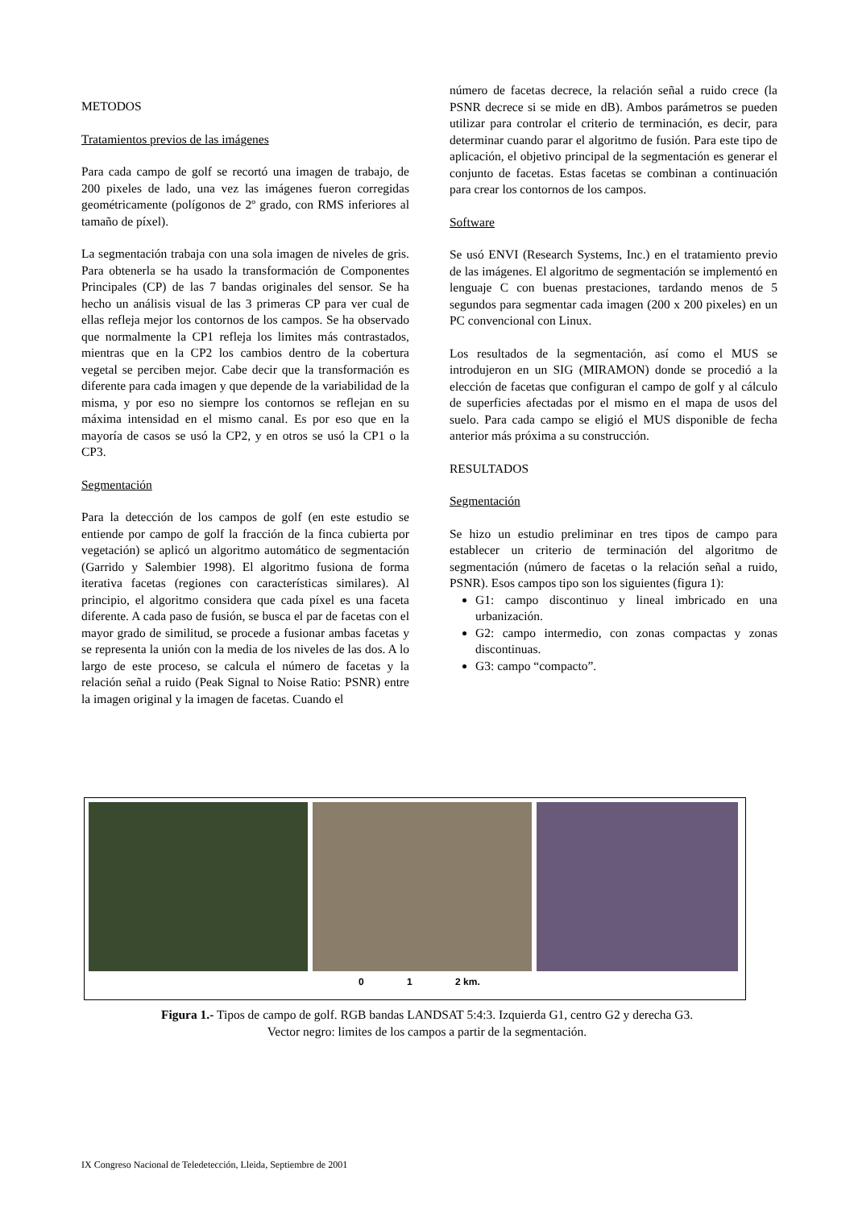METODOS
Tratamientos previos de las imágenes
Para cada campo de golf se recortó una imagen de trabajo, de 200 pixeles de lado, una vez las imágenes fueron corregidas geométricamente (polígonos de 2º grado, con RMS inferiores al tamaño de píxel).
La segmentación trabaja con una sola imagen de niveles de gris. Para obtenerla se ha usado la transformación de Componentes Principales (CP) de las 7 bandas originales del sensor. Se ha hecho un análisis visual de las 3 primeras CP para ver cual de ellas refleja mejor los contornos de los campos. Se ha observado que normalmente la CP1 refleja los limites más contrastados, mientras que en la CP2 los cambios dentro de la cobertura vegetal se perciben mejor. Cabe decir que la transformación es diferente para cada imagen y que depende de la variabilidad de la misma, y por eso no siempre los contornos se reflejan en su máxima intensidad en el mismo canal. Es por eso que en la mayoría de casos se usó la CP2, y en otros se usó la CP1 o la CP3.
Segmentación
Para la detección de los campos de golf (en este estudio se entiende por campo de golf la fracción de la finca cubierta por vegetación) se aplicó un algoritmo automático de segmentación (Garrido y Salembier 1998). El algoritmo fusiona de forma iterativa facetas (regiones con características similares). Al principio, el algoritmo considera que cada píxel es una faceta diferente. A cada paso de fusión, se busca el par de facetas con el mayor grado de similitud, se procede a fusionar ambas facetas y se representa la unión con la media de los niveles de las dos. A lo largo de este proceso, se calcula el número de facetas y la relación señal a ruido (Peak Signal to Noise Ratio: PSNR) entre la imagen original y la imagen de facetas. Cuando el
número de facetas decrece, la relación señal a ruido crece (la PSNR decrece si se mide en dB). Ambos parámetros se pueden utilizar para controlar el criterio de terminación, es decir, para determinar cuando parar el algoritmo de fusión. Para este tipo de aplicación, el objetivo principal de la segmentación es generar el conjunto de facetas. Estas facetas se combinan a continuación para crear los contornos de los campos.
Software
Se usó ENVI (Research Systems, Inc.) en el tratamiento previo de las imágenes. El algoritmo de segmentación se implementó en lenguaje C con buenas prestaciones, tardando menos de 5 segundos para segmentar cada imagen (200 x 200 pixeles) en un PC convencional con Linux.
Los resultados de la segmentación, así como el MUS se introdujeron en un SIG (MIRAMON) donde se procedió a la elección de facetas que configuran el campo de golf y al cálculo de superficies afectadas por el mismo en el mapa de usos del suelo. Para cada campo se eligió el MUS disponible de fecha anterior más próxima a su construcción.
RESULTADOS
Segmentación
Se hizo un estudio preliminar en tres tipos de campo para establecer un criterio de terminación del algoritmo de segmentación (número de facetas o la relación señal a ruido, PSNR). Esos campos tipo son los siguientes (figura 1):
G1: campo discontinuo y lineal imbricado en una urbanización.
G2: campo intermedio, con zonas compactas y zonas discontinuas.
G3: campo “compacto”.
0 1 2 km.
Figura 1.- Tipos de campo de golf. RGB bandas LANDSAT 5:4:3. Izquierda G1, centro G2 y derecha G3.
Vector negro: limites de los campos a partir de la segmentación.
IX Congreso Nacional de Teledetección, Lleida, Septiembre de 2001